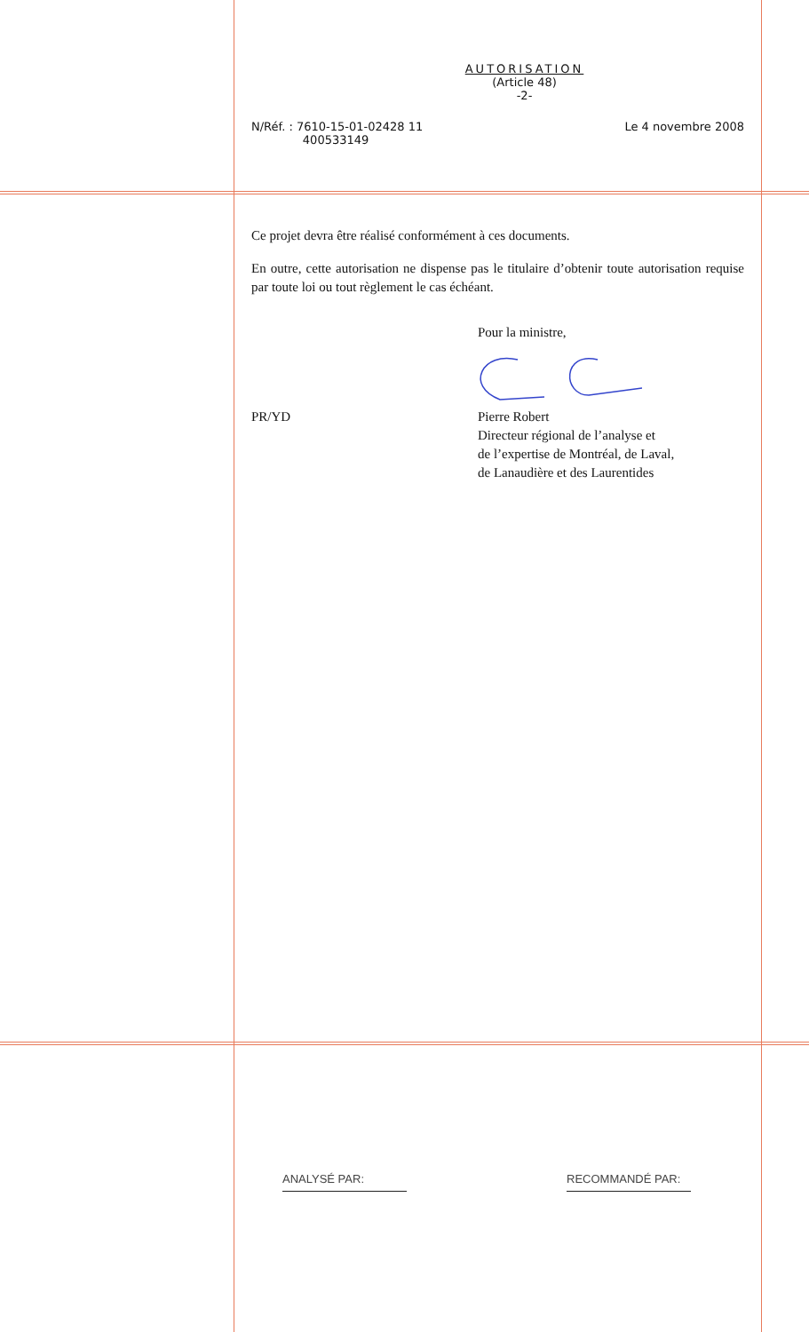AUTORISATION
(Article 48)
-2-
N/Réf. : 7610-15-01-02428 11
400533149
Le 4 novembre 2008
Ce projet devra être réalisé conformément à ces documents.
En outre, cette autorisation ne dispense pas le titulaire d’obtenir toute autorisation requise par toute loi ou tout règlement le cas échéant.
Pour la ministre,
PR/YD Pierre Robert
Directeur régional de l’analyse et
de l’expertise de Montréal, de Laval,
de Lanaudière et des Laurentides
ANALYSÉ PAR: RECOMMANDÉ PAR: